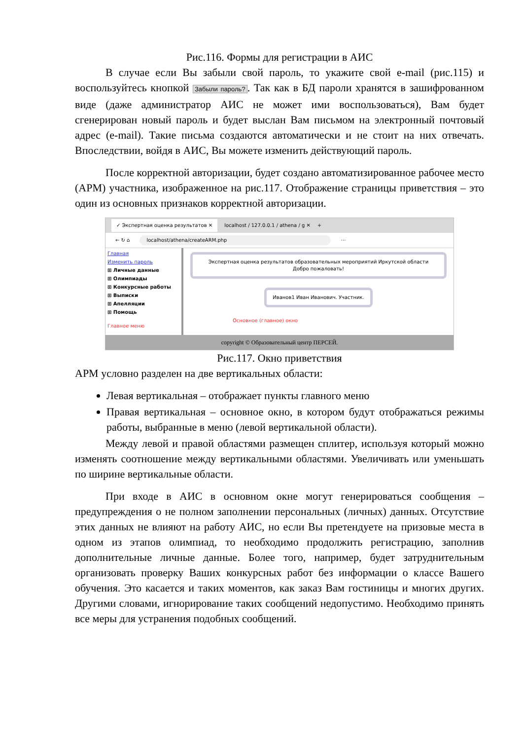Рис.116. Формы для регистрации в АИС
В случае если Вы забыли свой пароль, то укажите свой e-mail (рис.115) и воспользуйтесь кнопкой Забыли пароль?. Так как в БД пароли хранятся в зашифрованном виде (даже администратор АИС не может ими воспользоваться), Вам будет сгенерирован новый пароль и будет выслан Вам письмом на электронный почтовый адрес (e-mail). Такие письма создаются автоматически и не стоит на них отвечать. Впоследствии, войдя в АИС, Вы можете изменить действующий пароль.
После корректной авторизации, будет создано автоматизированное рабочее место (АРМ) участника, изображенное на рис.117. Отображение страницы приветствия – это один из основных признаков корректной авторизации.
✓ Экспертная оценка результатов ✕ localhost / 127.0.0.1 / athena / g ✕ +
← ↻ ⌂ localhost/athena/createARM.php ⋯
Главная
Изменить пароль
⊞ Личные данные
⊞ Олимпиады
⊞ Конкурсные работы
⊞ Выписки
⊞ Апелляции
⊞ Помощь
Главное меню
Экспертная оценка результатов образовательных мероприятий Иркутской области
Добро пожаловать!
Иванов1 Иван Иванович. Участник.
Основное (главное) окно
copyright © Образовательный центр ПЕРСЕЙ.
Рис.117. Окно приветствия
АРМ условно разделен на две вертикальных области:
Левая вертикальная – отображает пункты главного меню
Правая вертикальная – основное окно, в котором будут отображаться режимы работы, выбранные в меню (левой вертикальной области).
Между левой и правой областями размещен сплитер, используя который можно изменять соотношение между вертикальными областями. Увеличивать или уменьшать по ширине вертикальные области.
При входе в АИС в основном окне могут генерироваться сообщения – предупреждения о не полном заполнении персональных (личных) данных. Отсутствие этих данных не влияют на работу АИС, но если Вы претендуете на призовые места в одном из этапов олимпиад, то необходимо продолжить регистрацию, заполнив дополнительные личные данные. Более того, например, будет затруднительным организовать проверку Ваших конкурсных работ без информации о классе Вашего обучения. Это касается и таких моментов, как заказ Вам гостиницы и многих других. Другими словами, игнорирование таких сообщений недопустимо. Необходимо принять все меры для устранения подобных сообщений.